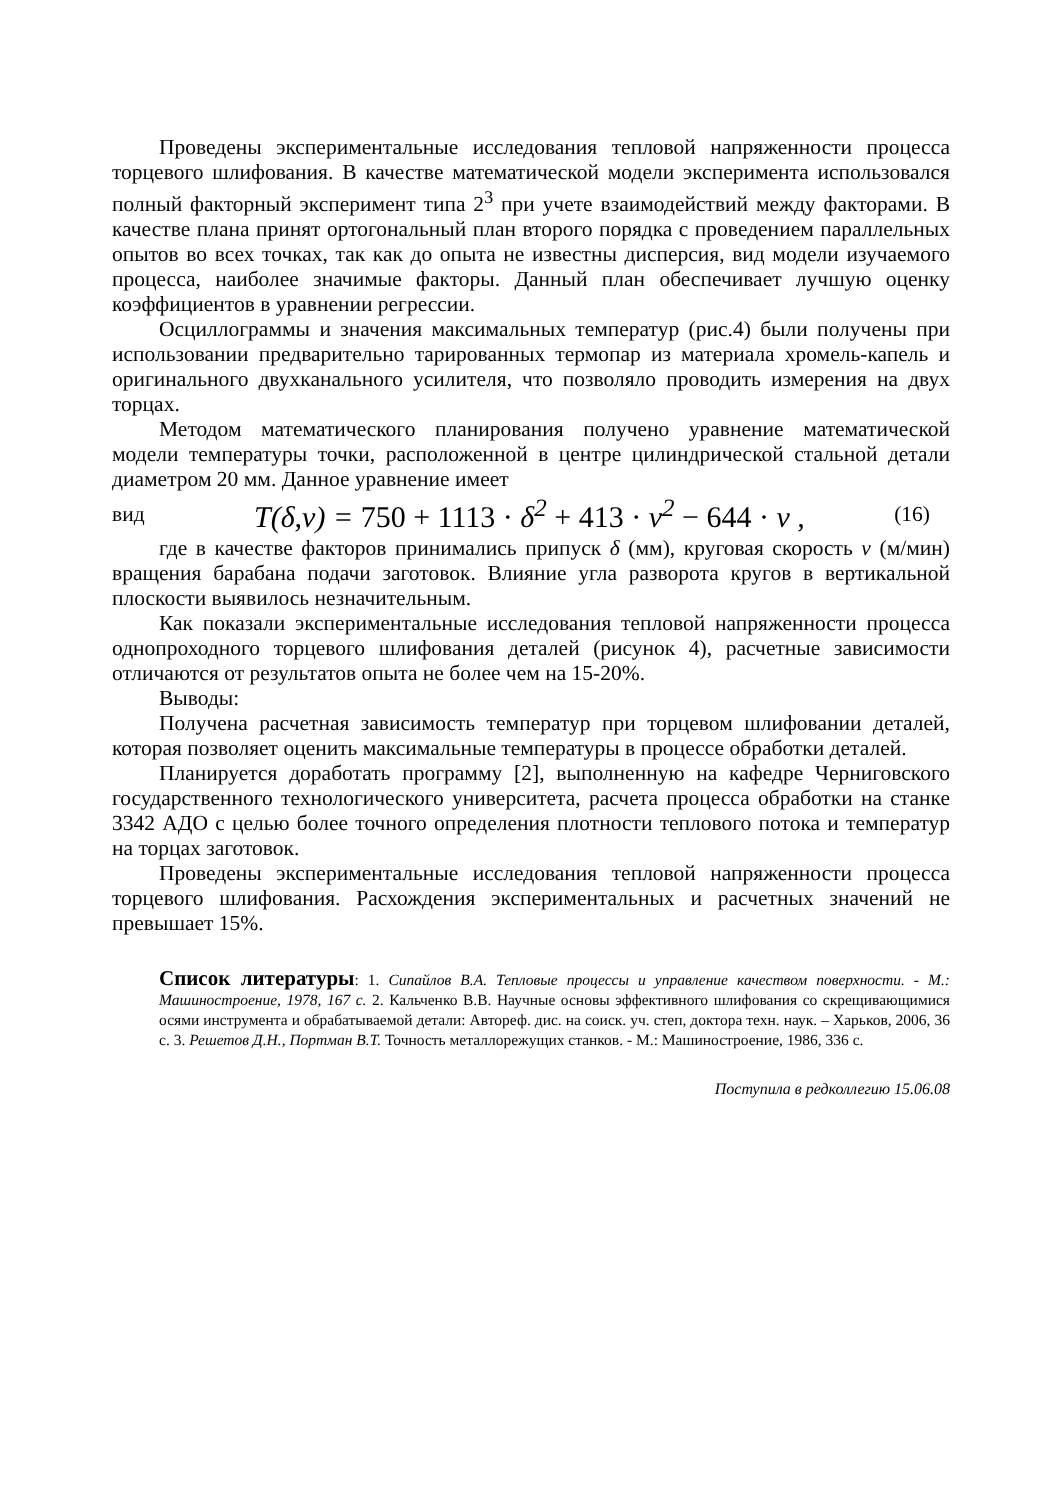Проведены экспериментальные исследования тепловой напряженности процесса торцевого шлифования. В качестве математической модели эксперимента использовался полный факторный эксперимент типа 2<sup>3</sup> при учете взаимодействий между факторами. В качестве плана принят ортогональный план второго порядка с проведением параллельных опытов во всех точках, так как до опыта не известны дисперсия, вид модели изучаемого процесса, наиболее значимые факторы. Данный план обеспечивает лучшую оценку коэффициентов в уравнении регрессии.
Осциллограммы и значения максимальных температур (рис.4) были получены при использовании предварительно тарированных термопар из материала хромель-капель и оригинального двухканального усилителя, что позволяло проводить измерения на двух торцах.
Методом математического планирования получено уравнение математической модели температуры точки, расположенной в центре цилиндрической стальной детали диаметром 20 мм. Данное уравнение имеет
вид T(δ,v) = 750 + 1113 · δ<sup>2</sup> + 413 · v<sup>2</sup> − 644 · v , (16)
где в качестве факторов принимались припуск δ (мм), круговая скорость v (м/мин) вращения барабана подачи заготовок. Влияние угла разворота кругов в вертикальной плоскости выявилось незначительным.
Как показали экспериментальные исследования тепловой напряженности процесса однопроходного торцевого шлифования деталей (рисунок 4), расчетные зависимости отличаются от результатов опыта не более чем на 15-20%.
Выводы:
Получена расчетная зависимость температур при торцевом шлифовании деталей, которая позволяет оценить максимальные температуры в процессе обработки деталей.
Планируется доработать программу [2], выполненную на кафедре Черниговского государственного технологического университета, расчета процесса обработки на станке 3342 АДО с целью более точного определения плотности теплового потока и температур на торцах заготовок.
Проведены экспериментальные исследования тепловой напряженности процесса торцевого шлифования. Расхождения экспериментальных и расчетных значений не превышает 15%.
Список литературы: 1. Сипайлов В.А. Тепловые процессы и управление качеством поверхности. - М.: Машиностроение, 1978, 167 с. 2. Кальченко В.В. Научные основы эффективного шлифования со скрещивающимися осями инструмента и обрабатываемой детали: Автореф. дис. на соиск. уч. степ, доктора техн. наук. – Харьков, 2006, 36 с. 3. Решетов Д.Н., Портман В.Т. Точность металлорежущих станков. - М.: Машиностроение, 1986, 336 с.
Поступила в редколлегию 15.06.08